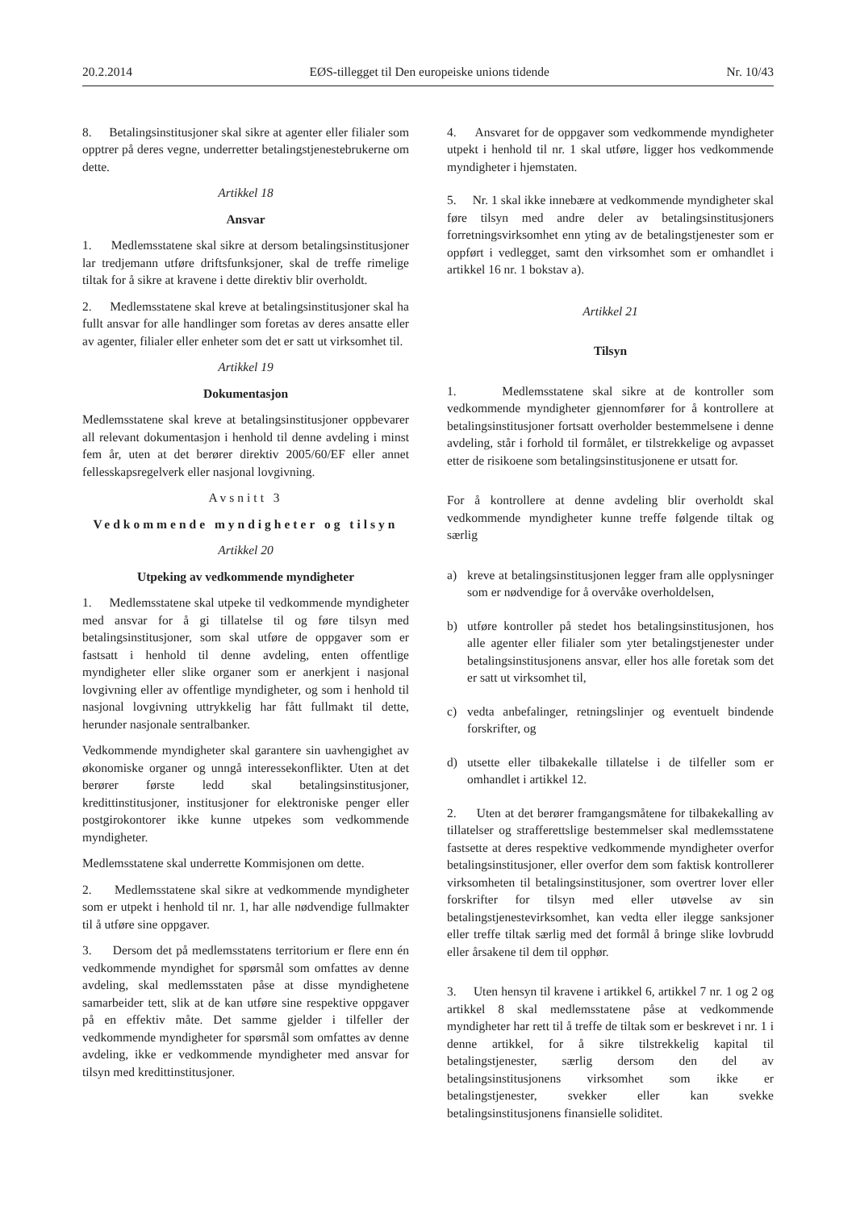20.2.2014 EØS-tillegget til Den europeiske unions tidende Nr. 10/43
8. Betalingsinstitusjoner skal sikre at agenter eller filialer som opptrer på deres vegne, underretter betalingstjenestebrukerne om dette.
Artikkel 18
Ansvar
1. Medlemsstatene skal sikre at dersom betalingsinstitusjoner lar tredjemann utføre driftsfunksjoner, skal de treffe rimelige tiltak for å sikre at kravene i dette direktiv blir overholdt.
2. Medlemsstatene skal kreve at betalingsinstitusjoner skal ha fullt ansvar for alle handlinger som foretas av deres ansatte eller av agenter, filialer eller enheter som det er satt ut virksomhet til.
Artikkel 19
Dokumentasjon
Medlemsstatene skal kreve at betalingsinstitusjoner oppbevarer all relevant dokumentasjon i henhold til denne avdeling i minst fem år, uten at det berører direktiv 2005/60/EF eller annet fellesskapsregelverk eller nasjonal lovgivning.
Avsnitt 3
Vedkommende myndigheter og tilsyn
Artikkel 20
Utpeking av vedkommende myndigheter
1. Medlemsstatene skal utpeke til vedkommende myndigheter med ansvar for å gi tillatelse til og føre tilsyn med betalingsinstitusjoner, som skal utføre de oppgaver som er fastsatt i henhold til denne avdeling, enten offentlige myndigheter eller slike organer som er anerkjent i nasjonal lovgivning eller av offentlige myndigheter, og som i henhold til nasjonal lovgivning uttrykkelig har fått fullmakt til dette, herunder nasjonale sentralbanker.
Vedkommende myndigheter skal garantere sin uavhengighet av økonomiske organer og unngå interessekonflikter. Uten at det berører første ledd skal betalingsinstitusjoner, kredittinstitusjoner, institusjoner for elektroniske penger eller postgirokontorer ikke kunne utpekes som vedkommende myndigheter.
Medlemsstatene skal underrette Kommisjonen om dette.
2. Medlemsstatene skal sikre at vedkommende myndigheter som er utpekt i henhold til nr. 1, har alle nødvendige fullmakter til å utføre sine oppgaver.
3. Dersom det på medlemsstatens territorium er flere enn én vedkommende myndighet for spørsmål som omfattes av denne avdeling, skal medlemsstaten påse at disse myndighetene samarbeider tett, slik at de kan utføre sine respektive oppgaver på en effektiv måte. Det samme gjelder i tilfeller der vedkommende myndigheter for spørsmål som omfattes av denne avdeling, ikke er vedkommende myndigheter med ansvar for tilsyn med kredittinstitusjoner.
4. Ansvaret for de oppgaver som vedkommende myndigheter utpekt i henhold til nr. 1 skal utføre, ligger hos vedkommende myndigheter i hjemstaten.
5. Nr. 1 skal ikke innebære at vedkommende myndigheter skal føre tilsyn med andre deler av betalingsinstitusjoners forretningsvirksomhet enn yting av de betalingstjenester som er oppført i vedlegget, samt den virksomhet som er omhandlet i artikkel 16 nr. 1 bokstav a).
Artikkel 21
Tilsyn
1. Medlemsstatene skal sikre at de kontroller som vedkommende myndigheter gjennomfører for å kontrollere at betalingsinstitusjoner fortsatt overholder bestemmelsene i denne avdeling, står i forhold til formålet, er tilstrekkelige og avpasset etter de risikoene som betalingsinstitusjonene er utsatt for.
For å kontrollere at denne avdeling blir overholdt skal vedkommende myndigheter kunne treffe følgende tiltak og særlig
a) kreve at betalingsinstitusjonen legger fram alle opplysninger som er nødvendige for å overvåke overholdelsen,
b) utføre kontroller på stedet hos betalingsinstitusjonen, hos alle agenter eller filialer som yter betalingstjenester under betalingsinstitusjonens ansvar, eller hos alle foretak som det er satt ut virksomhet til,
c) vedta anbefalinger, retningslinjer og eventuelt bindende forskrifter, og
d) utsette eller tilbakekalle tillatelse i de tilfeller som er omhandlet i artikkel 12.
2. Uten at det berører framgangsmåtene for tilbakekalling av tillatelser og strafferettslige bestemmelser skal medlemsstatene fastsette at deres respektive vedkommende myndigheter overfor betalingsinstitusjoner, eller overfor dem som faktisk kontrollerer virksomheten til betalingsinstitusjoner, som overtrer lover eller forskrifter for tilsyn med eller utøvelse av sin betalingstjenestevirksomhet, kan vedta eller ilegge sanksjoner eller treffe tiltak særlig med det formål å bringe slike lovbrudd eller årsakene til dem til opphør.
3. Uten hensyn til kravene i artikkel 6, artikkel 7 nr. 1 og 2 og artikkel 8 skal medlemsstatene påse at vedkommende myndigheter har rett til å treffe de tiltak som er beskrevet i nr. 1 i denne artikkel, for å sikre tilstrekkelig kapital til betalingstjenester, særlig dersom den del av betalingsinstitusjonens virksomhet som ikke er betalingstjenester, svekker eller kan svekke betalingsinstitusjonens finansielle soliditet.